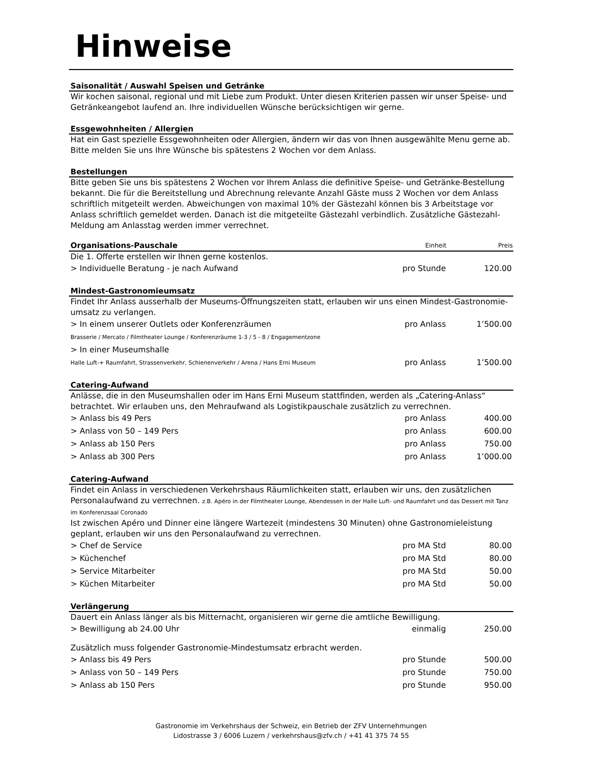Hinweise
Saisonalität / Auswahl Speisen und Getränke
Wir kochen saisonal, regional und mit Liebe zum Produkt. Unter diesen Kriterien passen wir unser Speise- und Getränkeangebot laufend an. Ihre individuellen Wünsche berücksichtigen wir gerne.
Essgewohnheiten / Allergien
Hat ein Gast spezielle Essgewohnheiten oder Allergien, ändern wir das von Ihnen ausgewählte Menu gerne ab. Bitte melden Sie uns Ihre Wünsche bis spätestens 2 Wochen vor dem Anlass.
Bestellungen
Bitte geben Sie uns bis spätestens 2 Wochen vor Ihrem Anlass die definitive Speise- und Getränke-Bestellung bekannt. Die für die Bereitstellung und Abrechnung relevante Anzahl Gäste muss 2 Wochen vor dem Anlass schriftlich mitgeteilt werden. Abweichungen von maximal 10% der Gästezahl können bis 3 Arbeitstage vor Anlass schriftlich gemeldet werden. Danach ist die mitgeteilte Gästezahl verbindlich. Zusätzliche Gästezahl-Meldung am Anlasstag werden immer verrechnet.
| Organisations-Pauschale | Einheit | Preis |
| --- | --- | --- |
Die 1. Offerte erstellen wir Ihnen gerne kostenlos.
| > Individuelle Beratung - je nach Aufwand | pro Stunde | 120.00 |
Mindest-Gastronomieumsatz
Findet Ihr Anlass ausserhalb der Museums-Öffnungszeiten statt, erlauben wir uns einen Mindest-Gastronomie-umsatz zu verlangen.
| > In einem unserer Outlets oder Konferenzräumen | pro Anlass | 1’500.00 |
| Brasserie / Mercato / Filmtheater Lounge / Konferenzräume 1-3 / 5 - 8 / Engagementzone | | |
| > In einer Museumshalle | | |
| Halle Luft-+ Raumfahrt, Strassenverkehr, Schienenverkehr / Arena / Hans Erni Museum | pro Anlass | 1’500.00 |
Catering-Aufwand
Anlässe, die in den Museumshallen oder im Hans Erni Museum stattfinden, werden als „Catering-Anlass“ betrachtet. Wir erlauben uns, den Mehraufwand als Logistikpauschale zusätzlich zu verrechnen.
| > Anlass bis 49 Pers | pro Anlass | 400.00 |
| > Anlass von 50 – 149 Pers | pro Anlass | 600.00 |
| > Anlass ab 150 Pers | pro Anlass | 750.00 |
| > Anlass ab 300 Pers | pro Anlass | 1’000.00 |
Catering-Aufwand
Findet ein Anlass in verschiedenen Verkehrshaus Räumlichkeiten statt, erlauben wir uns, den zusätzlichen Personalaufwand zu verrechnen. z.B. Apéro in der Filmtheater Lounge, Abendessen in der Halle Luft- und Raumfahrt und das Dessert mit Tanz im Konferenzsaal Coronado
Ist zwischen Apéro und Dinner eine längere Wartezeit (mindestens 30 Minuten) ohne Gastronomieleistung geplant, erlauben wir uns den Personalaufwand zu verrechnen.
| > Chef de Service | pro MA Std | 80.00 |
| > Küchenchef | pro MA Std | 80.00 |
| > Service Mitarbeiter | pro MA Std | 50.00 |
| > Küchen Mitarbeiter | pro MA Std | 50.00 |
Verlängerung
Dauert ein Anlass länger als bis Mitternacht, organisieren wir gerne die amtliche Bewilligung.
| > Bewilligung ab 24.00 Uhr | einmalig | 250.00 |
Zusätzlich muss folgender Gastronomie-Mindestumsatz erbracht werden.
| > Anlass bis 49 Pers | pro Stunde | 500.00 |
| > Anlass von 50 – 149 Pers | pro Stunde | 750.00 |
| > Anlass ab 150 Pers | pro Stunde | 950.00 |
Gastronomie im Verkehrshaus der Schweiz, ein Betrieb der ZFV Unternehmungen
Lidostrasse 3 / 6006 Luzern / verkehrshaus@zfv.ch / +41 41 375 74 55